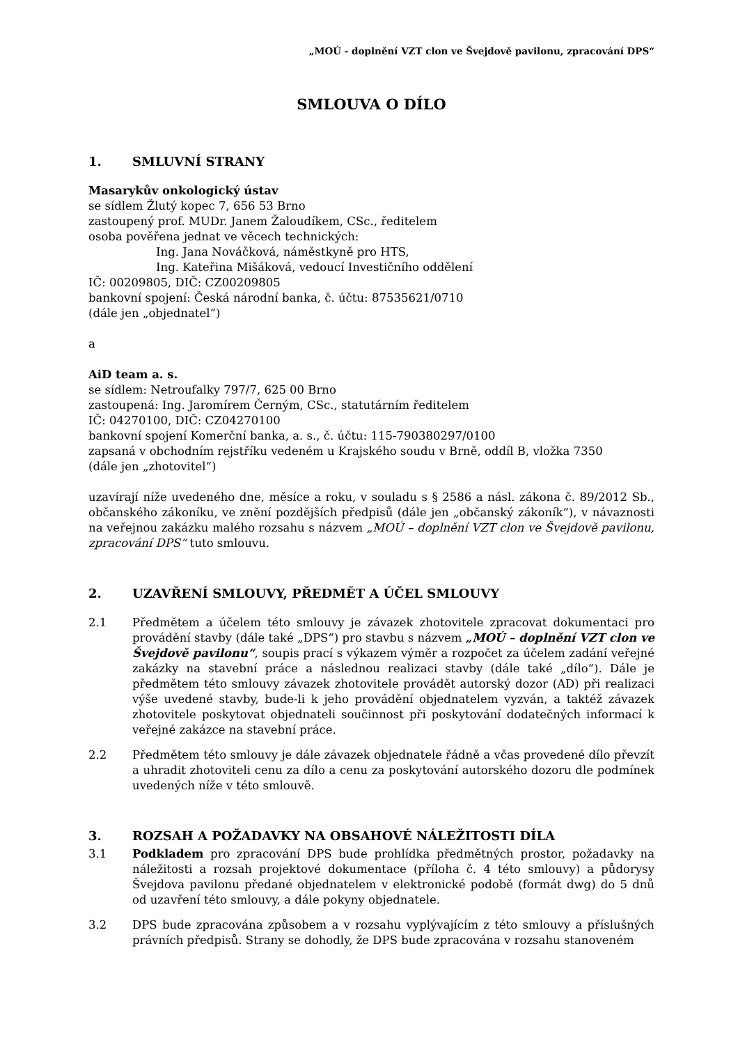„MOÚ - doplnění VZT clon ve Švejdově pavilonu, zpracování DPS“
SMLOUVA O DÍLO
1. SMLUVNÍ STRANY
Masarykův onkologický ústav
se sídlem Žlutý kopec 7, 656 53 Brno
zastoupený prof. MUDr. Janem Žaloudíkem, CSc., ředitelem
osoba pověřena jednat ve věcech technických:
Ing. Jana Nováčková, náměstkyně pro HTS,
Ing. Kateřina Mišáková, vedoucí Investičního oddělení
IČ: 00209805, DIČ: CZ00209805
bankovní spojení: Česká národní banka, č. účtu: 87535621/0710
(dále jen „objednatel“)
a
AiD team a. s.
se sídlem: Netroufalky 797/7, 625 00 Brno
zastoupená: Ing. Jaromírem Černým, CSc., statutárním ředitelem
IČ: 04270100, DIČ: CZ04270100
bankovní spojení Komerční banka, a. s., č. účtu: 115-790380297/0100
zapsaná v obchodním rejstříku vedeném u Krajského soudu v Brně, oddíl B, vložka 7350
(dále jen „zhotovitel“)
uzavírají níže uvedeného dne, měsíce a roku, v souladu s § 2586 a násl. zákona č. 89/2012 Sb., občanského zákoníku, ve znění pozdějších předpisů (dále jen „občanský zákoník“), v návaznosti na veřejnou zakázku malého rozsahu s názvem „MOÚ – doplnění VZT clon ve Švejdově pavilonu, zpracování DPS“ tuto smlouvu.
2. UZAVŘENÍ SMLOUVY, PŘEDMĚT A ÚČEL SMLOUVY
2.1 Předmětem a účelem této smlouvy je závazek zhotovitele zpracovat dokumentaci pro provádění stavby (dále také „DPS“) pro stavbu s názvem „MOÚ – doplnění VZT clon ve Švejdově pavilonu“, soupis prací s výkazem výměr a rozpočet za účelem zadání veřejné zakázky na stavební práce a následnou realizaci stavby (dále také „dílo“). Dále je předmětem této smlouvy závazek zhotovitele provádět autorský dozor (AD) při realizaci výše uvedené stavby, bude-li k jeho provádění objednatelem vyzván, a taktéž závazek zhotovitele poskytovat objednateli součinnost při poskytování dodatečných informací k veřejné zakázce na stavební práce.
2.2 Předmětem této smlouvy je dále závazek objednatele řádně a včas provedené dílo převzít a uhradit zhotoviteli cenu za dílo a cenu za poskytování autorského dozoru dle podmínek uvedených níže v této smlouvě.
3. ROZSAH A POŽADAVKY NA OBSAHOVÉ NÁLEŽITOSTI DÍLA
3.1 Podkladem pro zpracování DPS bude prohlídka předmětných prostor, požadavky na náležitosti a rozsah projektové dokumentace (příloha č. 4 této smlouvy) a půdorysy Švejdova pavilonu předané objednatelem v elektronické podobě (formát dwg) do 5 dnů od uzavření této smlouvy, a dále pokyny objednatele.
3.2 DPS bude zpracována způsobem a v rozsahu vyplývajícím z této smlouvy a příslušných právních předpisů. Strany se dohodly, že DPS bude zpracována v rozsahu stanoveném